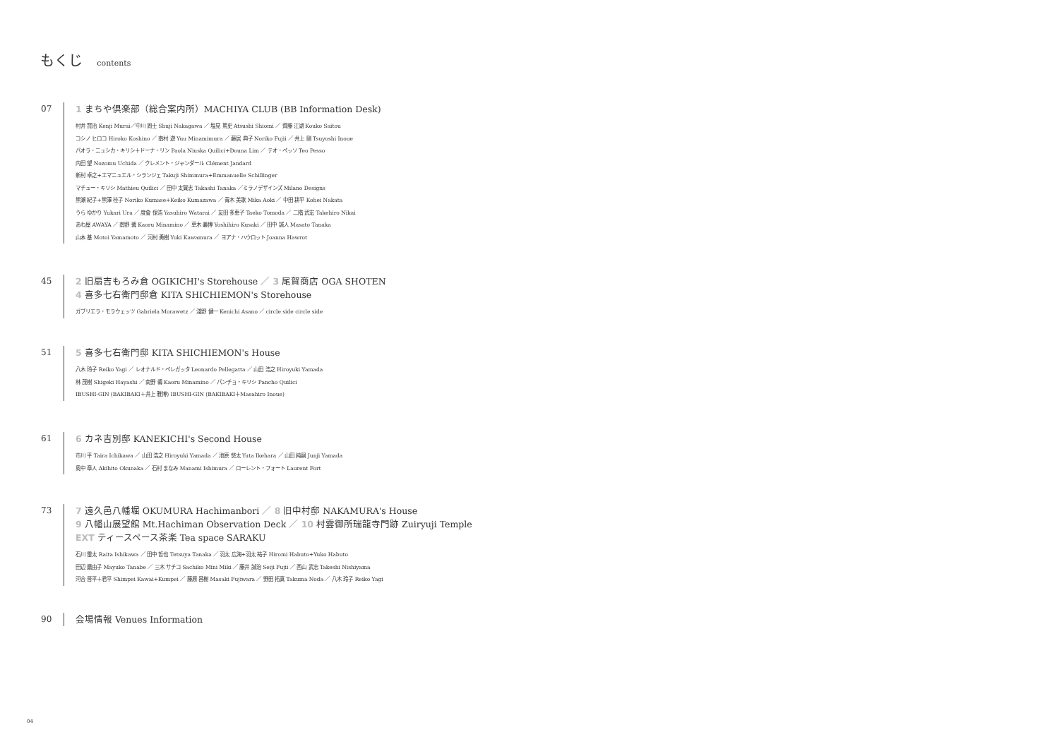もくじ contents
07
1 まちや倶楽部（総合案内所）MACHIYA CLUB (BB Information Desk)
村井 賢治 Kenji Murai／中川 周士 Shuji Nakagawa ／ 塩見 篤史 Atsushi Shiomi ／ 齊藤 江湖 Kouko Saitou
コシノ ヒロコ Hiroko Koshino ／ 南村 遊 Yuu Minamimura ／ 藤居 典子 Noriko Fujii ／ 井上 剛 Tsuyoshi Inoue
パオラ・ニュシカ・キリシ＋ドーナ・リン Paola Niuska Quilici+Douna Lim ／ テオ・ペッソ Teo Pesso
内田 望 Nozomu Uchida ／ クレメント・ジャンダール Clément Jandard
新村 卓之+エマニュエル・シランジェ Takuji Shimmura+Emmanuelle Schillinger
マチュー・キリシ Mathieu Quilici ／ 田中 太賀志 Takashi Tanaka ／ミラノデザインズ Milano Designs
熊瀬 紀子+熊澤 桂子 Noriko Kumase+Keiko Kumazawa ／ 青木 美歌 Mika Aoki ／ 中田 耕平 Kohei Nakata
うら ゆかり Yukari Ura ／ 度會 保浩 Yasuhiro Watarai ／ 友田 多恵子 Taeko Tomoda ／ 二階 武宏 Takehiro Nikai
あわ屋 AWAYA ／ 南野 馨 Kaoru Minamino ／ 草木 義博 Yoshihiro Kusaki ／ 田中 誠人 Masato Tanaka
山本 基 Motoi Yamamoto ／ 河村 勇樹 Yuki Kawamura ／ ヨアナ・ハウロット Joanna Hawrot
45
2 旧扇吉もろみ倉 OGIKICHI's Storehouse ／ 3 尾賀商店 OGA SHOTEN
4 喜多七右衛門邸倉 KITA SHICHIEMON's Storehouse
ガブリエラ・モラウェッツ Gabriela Morawetz ／ 淺野 健一 Kenichi Asano ／ circle side circle side
51
5 喜多七右衛門邸 KITA SHICHIEMON's House
八木 玲子 Reiko Yagi ／ レオナルド・ペレガッタ Leonardo Pellegatta ／ 山田 浩之 Hiroyuki Yamada
林 茂樹 Shigeki Hayashi ／ 南野 馨 Kaoru Minamino ／ パンチョ・キリシ Pancho Quilici
IBUSHI-GIN (BAKIBAKI＋井上 雅博) IBUSHI-GIN (BAKIBAKI＋Masahiro Inoue)
61
6 カネ吉別邸 KANEKICHI's Second House
市川 平 Taira Ichikawa ／ 山田 浩之 Hiroyuki Yamada ／ 池原 悠太 Yuta Ikehara ／ 山田 純嗣 Junji Yamada
奥中 章人 Akihito Okunaka ／ 石村 まなみ Manami Ishimura ／ ローレント・フォート Laurent Fort
73
7 遠久邑八幡堀 OKUMURA Hachimanbori ／ 8 旧中村邸 NAKAMURA's House
9 八幡山展望館 Mt.Hachiman Observation Deck ／ 10 村雲御所瑞龍寺門跡 Zuiryuji Temple
EXT ティースペース茶楽 Tea space SARAKU
石川 雷太 Raita Ishikawa ／ 田中 哲也 Tetsuya Tanaka ／ 羽太 広海+羽太 祐子 Hiromi Habuto+Yuko Habuto
田辺 磨由子 Mayuko Tanabe ／ 三木 サチコ Sachiko Mini Miki ／ 藤井 誠治 Seiji Fujii ／ 西山 武志 Takeshi Nishiyama
河合 晋平＋君平 Shimpei Kawai+Kumpei ／ 藤原 昌樹 Masaki Fujiwara ／ 野田 拓真 Takuma Noda ／ 八木 玲子 Reiko Yagi
90
会場情報 Venues Information
04